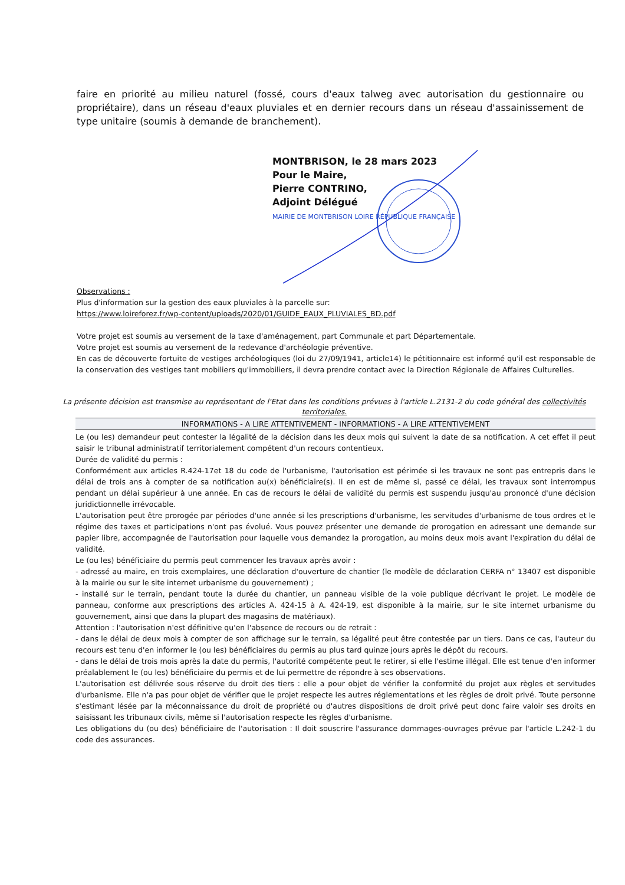faire en priorité au milieu naturel (fossé, cours d'eaux talweg avec autorisation du gestionnaire ou propriétaire), dans un réseau d'eaux pluviales et en dernier recours dans un réseau d'assainissement de type unitaire (soumis à demande de branchement).
MONTBRISON, le 28 mars 2023
Pour le Maire,
Pierre CONTRINO,
Adjoint Délégué
MAIRIE DE MONTBRISON LOIRE RÉPUBLIQUE FRANÇAISE
Observations :
Plus d'information sur la gestion des eaux pluviales à la parcelle sur:
https://www.loireforez.fr/wp-content/uploads/2020/01/GUIDE_EAUX_PLUVIALES_BD.pdf
Votre projet est soumis au versement de la taxe d'aménagement, part Communale et part Départementale.
Votre projet est soumis au versement de la redevance d'archéologie préventive.
En cas de découverte fortuite de vestiges archéologiques (loi du 27/09/1941, article14) le pétitionnaire est informé qu'il est responsable de la conservation des vestiges tant mobiliers qu'immobiliers, il devra prendre contact avec la Direction Régionale de Affaires Culturelles.
La présente décision est transmise au représentant de l'Etat dans les conditions prévues à l'article L.2131-2 du code général des collectivités territoriales.
INFORMATIONS - A LIRE ATTENTIVEMENT - INFORMATIONS - A LIRE ATTENTIVEMENT
Le (ou les) demandeur peut contester la légalité de la décision dans les deux mois qui suivent la date de sa notification. A cet effet il peut saisir le tribunal administratif territorialement compétent d'un recours contentieux.
Durée de validité du permis :
Conformément aux articles R.424-17et 18 du code de l'urbanisme, l'autorisation est périmée si les travaux ne sont pas entrepris dans le délai de trois ans à compter de sa notification au(x) bénéficiaire(s). Il en est de même si, passé ce délai, les travaux sont interrompus pendant un délai supérieur à une année. En cas de recours le délai de validité du permis est suspendu jusqu'au prononcé d'une décision juridictionnelle irrévocable.
L'autorisation peut être prorogée par périodes d'une année si les prescriptions d'urbanisme, les servitudes d'urbanisme de tous ordres et le régime des taxes et participations n'ont pas évolué. Vous pouvez présenter une demande de prorogation en adressant une demande sur papier libre, accompagnée de l'autorisation pour laquelle vous demandez la prorogation, au moins deux mois avant l'expiration du délai de validité.
Le (ou les) bénéficiaire du permis peut commencer les travaux après avoir :
- adressé au maire, en trois exemplaires, une déclaration d'ouverture de chantier (le modèle de déclaration CERFA n° 13407 est disponible à la mairie ou sur le site internet urbanisme du gouvernement) ;
- installé sur le terrain, pendant toute la durée du chantier, un panneau visible de la voie publique décrivant le projet. Le modèle de panneau, conforme aux prescriptions des articles A. 424-15 à A. 424-19, est disponible à la mairie, sur le site internet urbanisme du gouvernement, ainsi que dans la plupart des magasins de matériaux).
Attention : l'autorisation n'est définitive qu'en l'absence de recours ou de retrait :
- dans le délai de deux mois à compter de son affichage sur le terrain, sa légalité peut être contestée par un tiers. Dans ce cas, l'auteur du recours est tenu d'en informer le (ou les) bénéficiaires du permis au plus tard quinze jours après le dépôt du recours.
- dans le délai de trois mois après la date du permis, l'autorité compétente peut le retirer, si elle l'estime illégal. Elle est tenue d'en informer préalablement le (ou les) bénéficiaire du permis et de lui permettre de répondre à ses observations.
L'autorisation est délivrée sous réserve du droit des tiers : elle a pour objet de vérifier la conformité du projet aux règles et servitudes d'urbanisme. Elle n'a pas pour objet de vérifier que le projet respecte les autres réglementations et les règles de droit privé. Toute personne s'estimant lésée par la méconnaissance du droit de propriété ou d'autres dispositions de droit privé peut donc faire valoir ses droits en saisissant les tribunaux civils, même si l'autorisation respecte les règles d'urbanisme.
Les obligations du (ou des) bénéficiaire de l'autorisation : Il doit souscrire l'assurance dommages-ouvrages prévue par l'article L.242-1 du code des assurances.